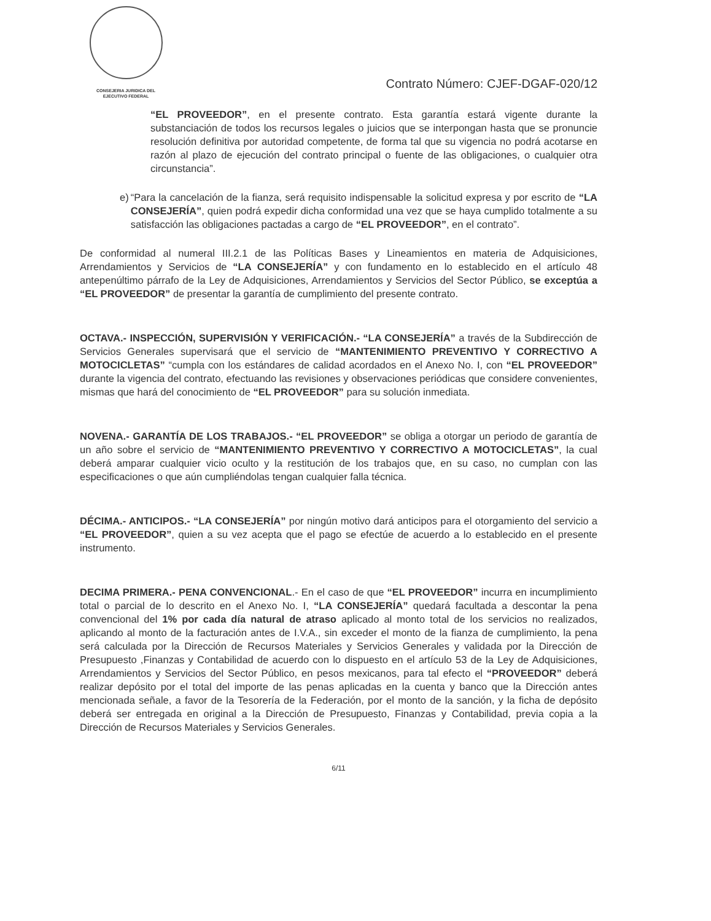CONSEJERIA JURIDICA DEL
EJECUTIVO FEDERAL
Contrato Número: CJEF-DGAF-020/12
“EL PROVEEDOR”, en el presente contrato. Esta garantía estará vigente durante la substanciación de todos los recursos legales o juicios que se interpongan hasta que se pronuncie resolución definitiva por autoridad competente, de forma tal que su vigencia no podrá acotarse en razón al plazo de ejecución del contrato principal o fuente de las obligaciones, o cualquier otra circunstancia”.
e) “Para la cancelación de la fianza, será requisito indispensable la solicitud expresa y por escrito de “LA CONSEJERÍA”, quien podrá expedir dicha conformidad una vez que se haya cumplido totalmente a su satisfacción las obligaciones pactadas a cargo de “EL PROVEEDOR”, en el contrato”.
De conformidad al numeral III.2.1 de las Políticas Bases y Lineamientos en materia de Adquisiciones, Arrendamientos y Servicios de “LA CONSEJERÍA” y con fundamento en lo establecido en el artículo 48 antepenúltimo párrafo de la Ley de Adquisiciones, Arrendamientos y Servicios del Sector Público, se exceptúa a “EL PROVEEDOR” de presentar la garantía de cumplimiento del presente contrato.
OCTAVA.- INSPECCIÓN, SUPERVISIÓN Y VERIFICACIÓN.- “LA CONSEJERÍA” a través de la Subdirección de Servicios Generales supervisará que el servicio de “MANTENIMIENTO PREVENTIVO Y CORRECTIVO A MOTOCICLETAS” “cumpla con los estándares de calidad acordados en el Anexo No. I, con “EL PROVEEDOR” durante la vigencia del contrato, efectuando las revisiones y observaciones periódicas que considere convenientes, mismas que hará del conocimiento de “EL PROVEEDOR” para su solución inmediata.
NOVENA.- GARANTÍA DE LOS TRABAJOS.- “EL PROVEEDOR” se obliga a otorgar un periodo de garantía de un año sobre el servicio de “MANTENIMIENTO PREVENTIVO Y CORRECTIVO A MOTOCICLETAS”, la cual deberá amparar cualquier vicio oculto y la restitución de los trabajos que, en su caso, no cumplan con las especificaciones o que aún cumpliéndolas tengan cualquier falla técnica.
DÉCIMA.- ANTICIPOS.- “LA CONSEJERÍA” por ningún motivo dará anticipos para el otorgamiento del servicio a “EL PROVEEDOR”, quien a su vez acepta que el pago se efectúe de acuerdo a lo establecido en el presente instrumento.
DECIMA PRIMERA.- PENA CONVENCIONAL.- En el caso de que “EL PROVEEDOR” incurra en incumplimiento total o parcial de lo descrito en el Anexo No. I, “LA CONSEJERÍA” quedará facultada a descontar la pena convencional del 1% por cada día natural de atraso aplicado al monto total de los servicios no realizados, aplicando al monto de la facturación antes de I.V.A., sin exceder el monto de la fianza de cumplimiento, la pena será calculada por la Dirección de Recursos Materiales y Servicios Generales y validada por la Dirección de Presupuesto ,Finanzas y Contabilidad de acuerdo con lo dispuesto en el artículo 53 de la Ley de Adquisiciones, Arrendamientos y Servicios del Sector Público, en pesos mexicanos, para tal efecto el “PROVEEDOR” deberá realizar depósito por el total del importe de las penas aplicadas en la cuenta y banco que la Dirección antes mencionada señale, a favor de la Tesorería de la Federación, por el monto de la sanción, y la ficha de depósito deberá ser entregada en original a la Dirección de Presupuesto, Finanzas y Contabilidad, previa copia a la Dirección de Recursos Materiales y Servicios Generales.
6/11